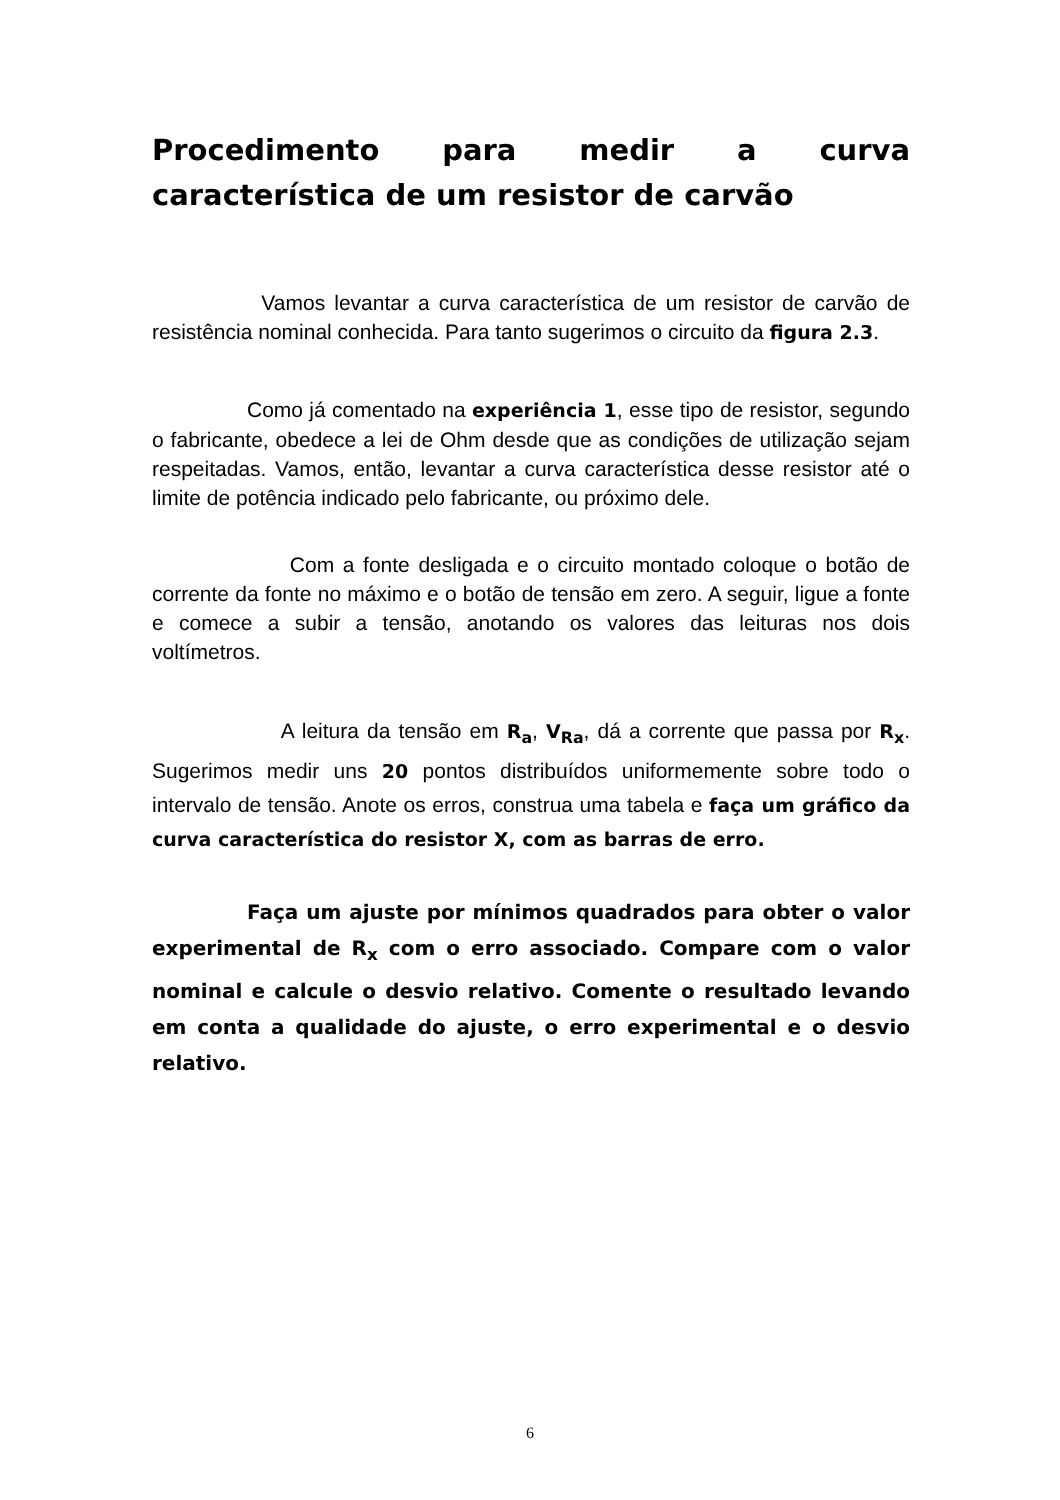Procedimento para medir a curva característica de um resistor de carvão
Vamos levantar a curva característica de um resistor de carvão de resistência nominal conhecida. Para tanto sugerimos o circuito da figura 2.3.
Como já comentado na experiência 1, esse tipo de resistor, segundo o fabricante, obedece a lei de Ohm desde que as condições de utilização sejam respeitadas. Vamos, então, levantar a curva característica desse resistor até o limite de potência indicado pelo fabricante, ou próximo dele.
Com a fonte desligada e o circuito montado coloque o botão de corrente da fonte no máximo e o botão de tensão em zero. A seguir, ligue a fonte e comece a subir a tensão, anotando os valores das leituras nos dois voltímetros.
A leitura da tensão em R<sub>a</sub>, V<sub>Ra</sub>, dá a corrente que passa por R<sub>x</sub>. Sugerimos medir uns 20 pontos distribuídos uniformemente sobre todo o intervalo de tensão. Anote os erros, construa uma tabela e faça um gráfico da curva característica do resistor X, com as barras de erro.
Faça um ajuste por mínimos quadrados para obter o valor experimental de R<sub>x</sub> com o erro associado. Compare com o valor nominal e calcule o desvio relativo. Comente o resultado levando em conta a qualidade do ajuste, o erro experimental e o desvio relativo.
6